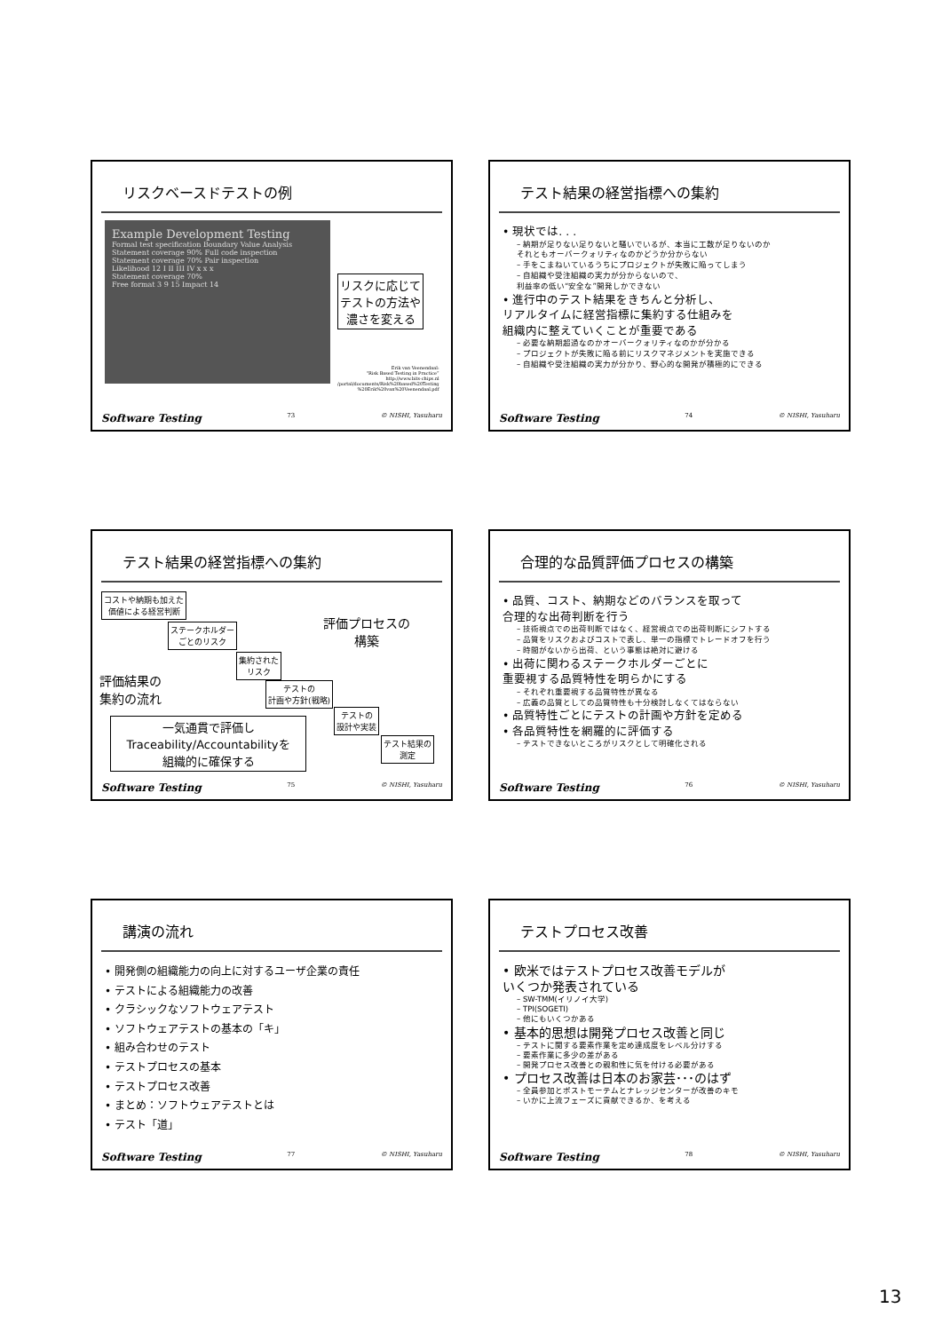リスクベースドテストの例
Example Development Testing
Formal test specification Boundary Value Analysis Statement coverage 90% Full code inspection
Statement coverage 70% Pair inspection
Likelihood 12 I II III IV x x x
Statement coverage 70%
Free format 3 9 15 Impact 14
リスクに応じて
テストの方法や
濃さを変える
Erik van Veenendaal:
“Risk Based Testing in Practice”
http://www.bits-chips.nl
/portal/documents/Risk%20based%20Testing
%20Erik%20van%20Veenendaal.pdf
Software Testing 73 © NISHI, Yasuharu
テスト結果の経営指標への集約
• 現状では. . .
– 納期が足りない足りないと騒いでいるが、本当に工数が足りないのか
それともオーバークォリティなのかどうか分からない
– 手をこまねいているうちにプロジェクトが失敗に陥ってしまう
– 自組織や受注組織の実力が分からないので、
利益率の低い“安全な”開発しかできない
• 進行中のテスト結果をきちんと分析し、
リアルタイムに経営指標に集約する仕組みを
組織内に整えていくことが重要である
– 必要な納期超過なのかオーバークォリティなのかが分かる
– プロジェクトが失敗に陥る前にリスクマネジメントを実施できる
– 自組織や受注組織の実力が分かり、野心的な開発が積極的にできる
Software Testing 74 © NISHI, Yasuharu
テスト結果の経営指標への集約
コストや納期も加えた
価値による経営判断
ステークホルダー
ごとのリスク
集約された
リスク
テストの
計画や方針(戦略)
テストの
設計や実装
テスト結果の
測定
評価プロセスの
構築
評価結果の
集約の流れ
一気通貫で評価し
Traceability/Accountabilityを
組織的に確保する
Software Testing 75 © NISHI, Yasuharu
合理的な品質評価プロセスの構築
• 品質、コスト、納期などのバランスを取って
合理的な出荷判断を行う
– 技術視点での出荷判断ではなく、経営視点での出荷判断にシフトする
– 品質をリスクおよびコストで表し、単一の指標でトレードオフを行う
– 時間がないから出荷、という事態は絶対に避ける
• 出荷に関わるステークホルダーごとに
重要視する品質特性を明らかにする
– それぞれ重要視する品質特性が異なる
– 広義の品質としての品質特性も十分検討しなくてはならない
• 品質特性ごとにテストの計画や方針を定める
• 各品質特性を網羅的に評価する
– テストできないところがリスクとして明確化される
Software Testing 76 © NISHI, Yasuharu
講演の流れ
• 開発側の組織能力の向上に対するユーザ企業の責任
• テストによる組織能力の改善
• クラシックなソフトウェアテスト
• ソフトウェアテストの基本の「キ」
• 組み合わせのテスト
• テストプロセスの基本
• テストプロセス改善
• まとめ：ソフトウェアテストとは
• テスト「道」
Software Testing 77 © NISHI, Yasuharu
テストプロセス改善
• 欧米ではテストプロセス改善モデルが
いくつか発表されている
– SW-TMM(イリノイ大学)
– TPI(SOGETI)
– 他にもいくつかある
• 基本的思想は開発プロセス改善と同じ
– テストに関する要素作業を定め達成度をレベル分けする
– 要素作業に多少の差がある
– 開発プロセス改善との親和性に気を付ける必要がある
• プロセス改善は日本のお家芸･･･のはず
– 全員参加とポストモーテムとナレッジセンターが改善のキモ
– いかに上流フェーズに貢献できるか、を考える
Software Testing 78 © NISHI, Yasuharu
13